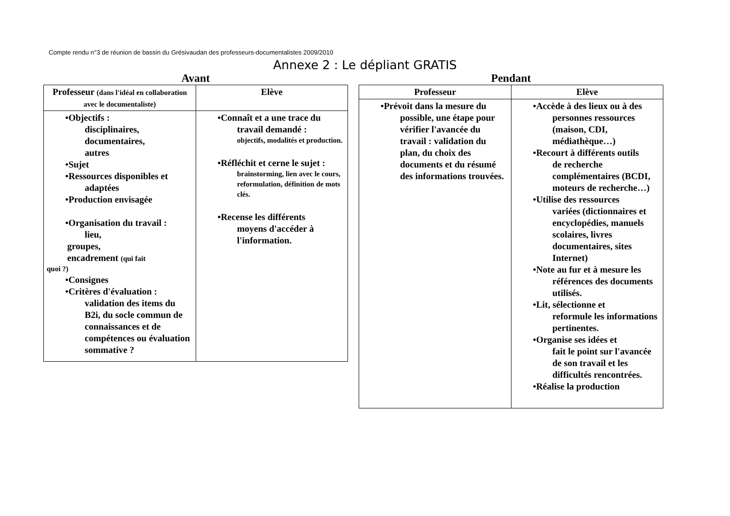Compte rendu n°3 de réunion de bassin du Grésivaudan des professeurs-documentalistes 2009/2010
Annexe 2 : Le dépliant GRATIS
Avant
| Professeur (dans l'idéal en collaboration avec le documentaliste) | Elève |
| --- | --- |
| •Objectifs : disciplinaires, documentaires, autres •Sujet •Ressources disponibles et adaptées •Production envisagée •Organisation du travail : lieu, groupes, encadrement (qui fait quoi ?) •Consignes •Critères d'évaluation : validation des items du B2i, du socle commun de connaissances et de compétences ou évaluation sommative ? | •Connaît et a une trace du travail demandé : objectifs, modalités et production. •Réfléchit et cerne le sujet : brainstorming, lien avec le cours, reformulation, définition de mots clés. •Recense les différents moyens d'accéder à l'information. |
Pendant
| Professeur | Elève |
| --- | --- |
| •Prévoit dans la mesure du possible, une étape pour vérifier l'avancée du travail : validation du plan, du choix des documents et du résumé des informations trouvées. | •Accède à des lieux ou à des personnes ressources (maison, CDI, médiathèque…) •Recourt à différents outils de recherche complémentaires (BCDI, moteurs de recherche…) •Utilise des ressources variées (dictionnaires et encyclopédies, manuels scolaires, livres documentaires, sites Internet) •Note au fur et à mesure les références des documents utilisés. •Lit, sélectionne et reformule les informations pertinentes. •Organise ses idées et fait le point sur l'avancée de son travail et les difficultés rencontrées. •Réalise la production |